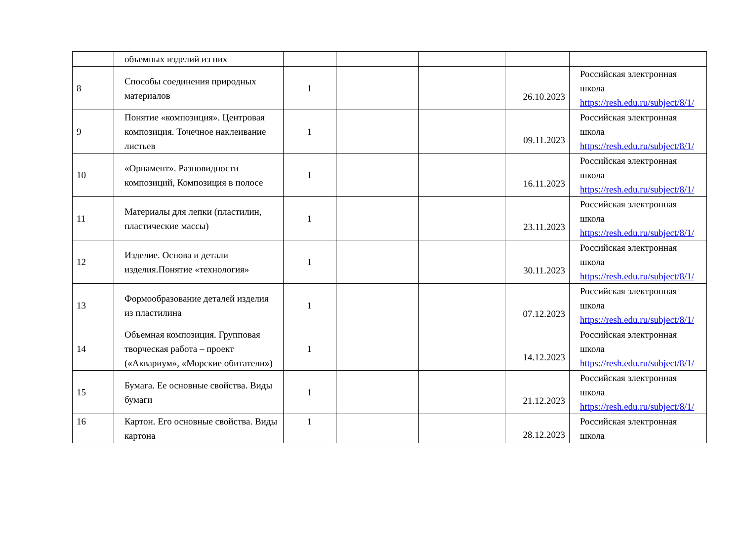| | объемных изделий из них | | | | | |
| 8 | Способы соединения природных материалов | 1 | | | 26.10.2023 | Российская электронная школа https://resh.edu.ru/subject/8/1/ |
| 9 | Понятие «композиция». Центровая композиция. Точечное наклеивание листьев | 1 | | | 09.11.2023 | Российская электронная школа https://resh.edu.ru/subject/8/1/ |
| 10 | «Орнамент». Разновидности композиций, Композиция в полосе | 1 | | | 16.11.2023 | Российская электронная школа https://resh.edu.ru/subject/8/1/ |
| 11 | Материалы для лепки (пластилин, пластические массы) | 1 | | | 23.11.2023 | Российская электронная школа https://resh.edu.ru/subject/8/1/ |
| 12 | Изделие. Основа и детали изделия.Понятие «технология» | 1 | | | 30.11.2023 | Российская электронная школа https://resh.edu.ru/subject/8/1/ |
| 13 | Формообразование деталей изделия из пластилина | 1 | | | 07.12.2023 | Российская электронная школа https://resh.edu.ru/subject/8/1/ |
| 14 | Объемная композиция. Групповая творческая работа – проект («Аквариум», «Морские обитатели») | 1 | | | 14.12.2023 | Российская электронная школа https://resh.edu.ru/subject/8/1/ |
| 15 | Бумага. Ее основные свойства. Виды бумаги | 1 | | | 21.12.2023 | Российская электронная школа https://resh.edu.ru/subject/8/1/ |
| 16 | Картон. Его основные свойства. Виды картона | 1 | | | 28.12.2023 | Российская электронная школа |